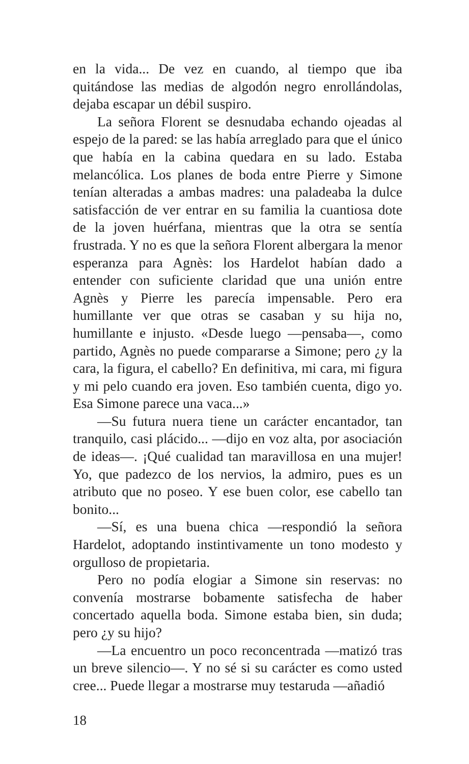en la vida... De vez en cuando, al tiempo que iba quitándose las medias de algodón negro enrollándolas, dejaba escapar un débil suspiro.
La señora Florent se desnudaba echando ojeadas al espejo de la pared: se las había arreglado para que el único que había en la cabina quedara en su lado. Estaba melancólica. Los planes de boda entre Pierre y Simone tenían alteradas a ambas madres: una paladeaba la dulce satisfacción de ver entrar en su familia la cuantiosa dote de la joven huérfana, mientras que la otra se sentía frustrada. Y no es que la señora Florent albergara la menor esperanza para Agnès: los Hardelot habían dado a entender con suficiente claridad que una unión entre Agnès y Pierre les parecía impensable. Pero era humillante ver que otras se casaban y su hija no, humillante e injusto. «Desde luego —pensaba—, como partido, Agnès no puede compararse a Simone; pero ¿y la cara, la figura, el cabello? En definitiva, mi cara, mi figura y mi pelo cuando era joven. Eso también cuenta, digo yo. Esa Simone parece una vaca...»
—Su futura nuera tiene un carácter encantador, tan tranquilo, casi plácido... —dijo en voz alta, por asociación de ideas—. ¡Qué cualidad tan maravillosa en una mujer! Yo, que padezco de los nervios, la admiro, pues es un atributo que no poseo. Y ese buen color, ese cabello tan bonito...
—Sí, es una buena chica —respondió la señora Hardelot, adoptando instintivamente un tono modesto y orgulloso de propietaria.
Pero no podía elogiar a Simone sin reservas: no convenía mostrarse bobamente satisfecha de haber concertado aquella boda. Simone estaba bien, sin duda; pero ¿y su hijo?
—La encuentro un poco reconcentrada —matizó tras un breve silencio—. Y no sé si su carácter es como usted cree... Puede llegar a mostrarse muy testaruda —añadió
18